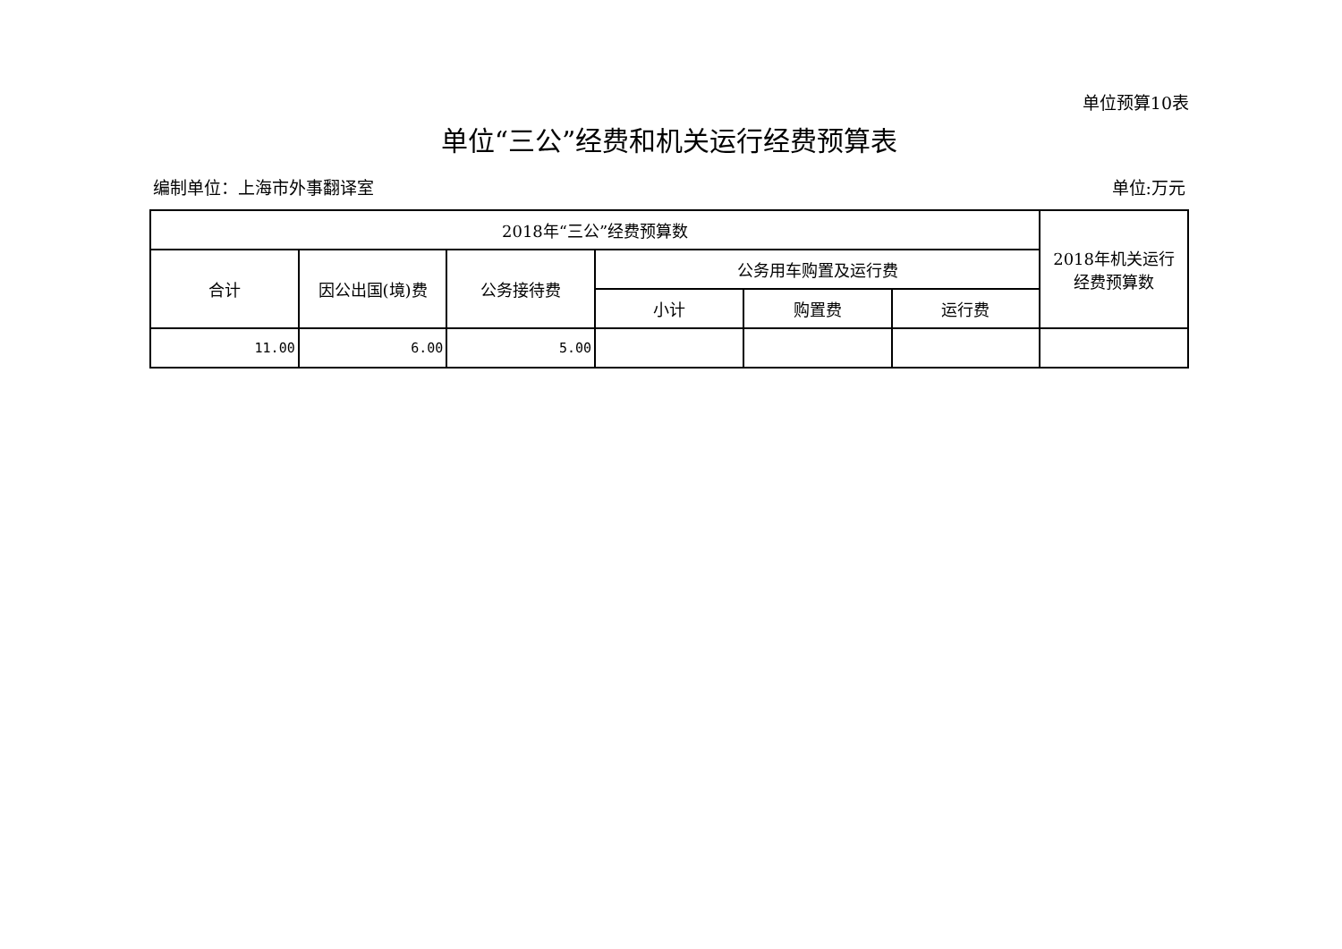单位预算10表
单位“三公”经费和机关运行经费预算表
编制单位：上海市外事翻译室 单位:万元
| 2018年“三公”经费预算数 | | | | | | 2018年机关运行 经费预算数 |
| --- | --- | --- | --- | --- | --- | --- |
| 合计 | 因公出国(境)费 | 公务接待费 | 公务用车购置及运行费 | | | |
| | | | 小计 | 购置费 | 运行费 | |
| 11.00 | 6.00 | 5.00 | | | | |